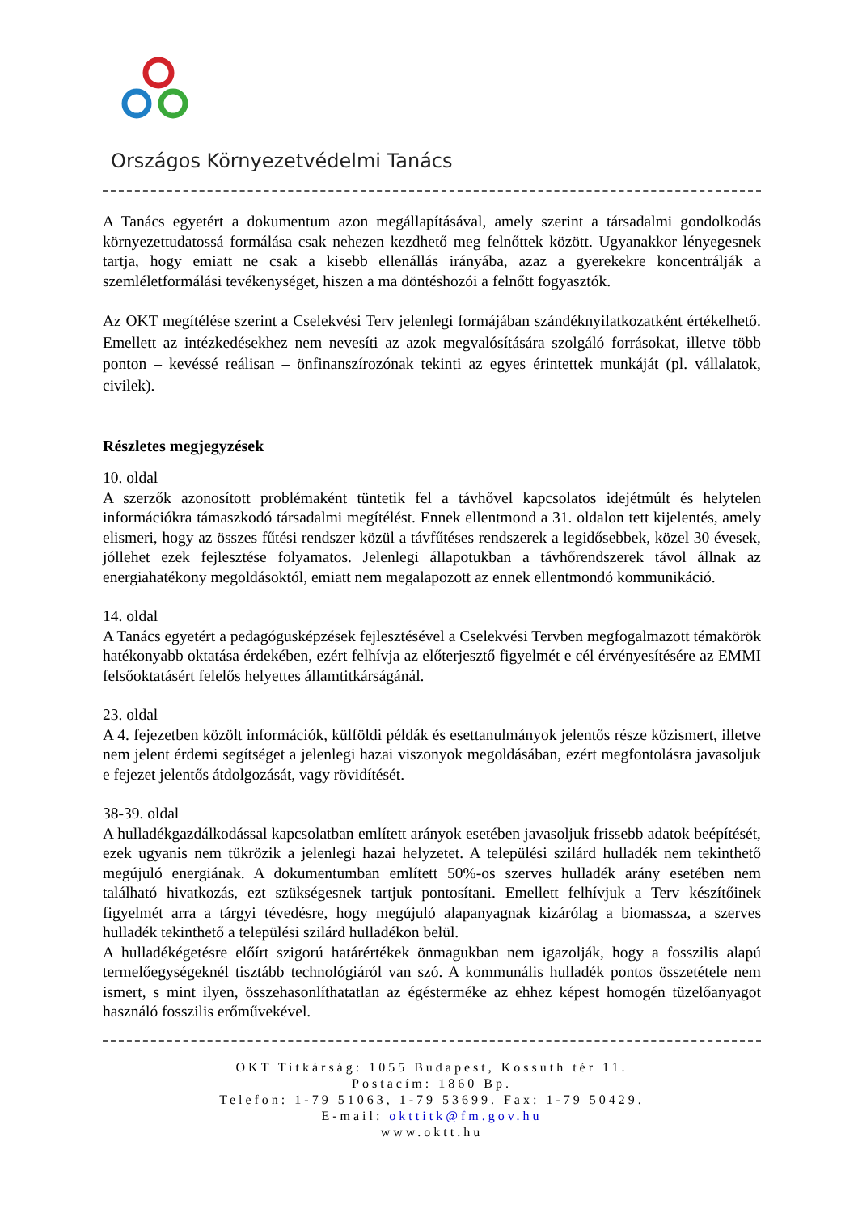Országos Környezetvédelmi Tanács
A Tanács egyetért a dokumentum azon megállapításával, amely szerint a társadalmi gondolkodás környezettudatossá formálása csak nehezen kezdhető meg felnőttek között. Ugyanakkor lényegesnek tartja, hogy emiatt ne csak a kisebb ellenállás irányába, azaz a gyerekekre koncentrálják a szemléletformálási tevékenységet, hiszen a ma döntéshozói a felnőtt fogyasztók.
Az OKT megítélése szerint a Cselekvési Terv jelenlegi formájában szándéknyilatkozatként értékelhető. Emellett az intézkedésekhez nem nevesíti az azok megvalósítására szolgáló forrásokat, illetve több ponton – kevéssé reálisan – önfinanszírozónak tekinti az egyes érintettek munkáját (pl. vállalatok, civilek).
Részletes megjegyzések
10. oldal
A szerzők azonosított problémaként tüntetik fel a távhővel kapcsolatos idejétmúlt és helytelen információkra támaszkodó társadalmi megítélést. Ennek ellentmond a 31. oldalon tett kijelentés, amely elismeri, hogy az összes fűtési rendszer közül a távfűtéses rendszerek a legidősebbek, közel 30 évesek, jóllehet ezek fejlesztése folyamatos. Jelenlegi állapotukban a távhőrendszerek távol állnak az energiahatékony megoldásoktól, emiatt nem megalapozott az ennek ellentmondó kommunikáció.
14. oldal
A Tanács egyetért a pedagógusképzések fejlesztésével a Cselekvési Tervben megfogalmazott témakörök hatékonyabb oktatása érdekében, ezért felhívja az előterjesztő figyelmét e cél érvényesítésére az EMMI felsőoktatásért felelős helyettes államtitkárságánál.
23. oldal
A 4. fejezetben közölt információk, külföldi példák és esettanulmányok jelentős része közismert, illetve nem jelent érdemi segítséget a jelenlegi hazai viszonyok megoldásában, ezért megfontolásra javasoljuk e fejezet jelentős átdolgozását, vagy rövidítését.
38-39. oldal
A hulladékgazdálkodással kapcsolatban említett arányok esetében javasoljuk frissebb adatok beépítését, ezek ugyanis nem tükrözik a jelenlegi hazai helyzetet. A települési szilárd hulladék nem tekinthető megújuló energiának. A dokumentumban említett 50%-os szerves hulladék arány esetében nem található hivatkozás, ezt szükségesnek tartjuk pontosítani. Emellett felhívjuk a Terv készítőinek figyelmét arra a tárgyi tévedésre, hogy megújuló alapanyagnak kizárólag a biomassza, a szerves hulladék tekinthető a települési szilárd hulladékon belül.
A hulladékégetésre előírt szigorú határértékek önmagukban nem igazolják, hogy a fosszilis alapú termelőegységeknél tisztább technológiáról van szó. A kommunális hulladék pontos összetétele nem ismert, s mint ilyen, összehasonlíthatatlan az égésterméke az ehhez képest homogén tüzelőanyagot használó fosszilis erőművekével.
OKT Titkárság: 1055 Budapest, Kossuth tér 11.
Postacím: 1860 Bp.
Telefon: 1-79 51063, 1-79 53699. Fax: 1-79 50429.
E-mail: okttitk@fm.gov.hu
www.oktt.hu